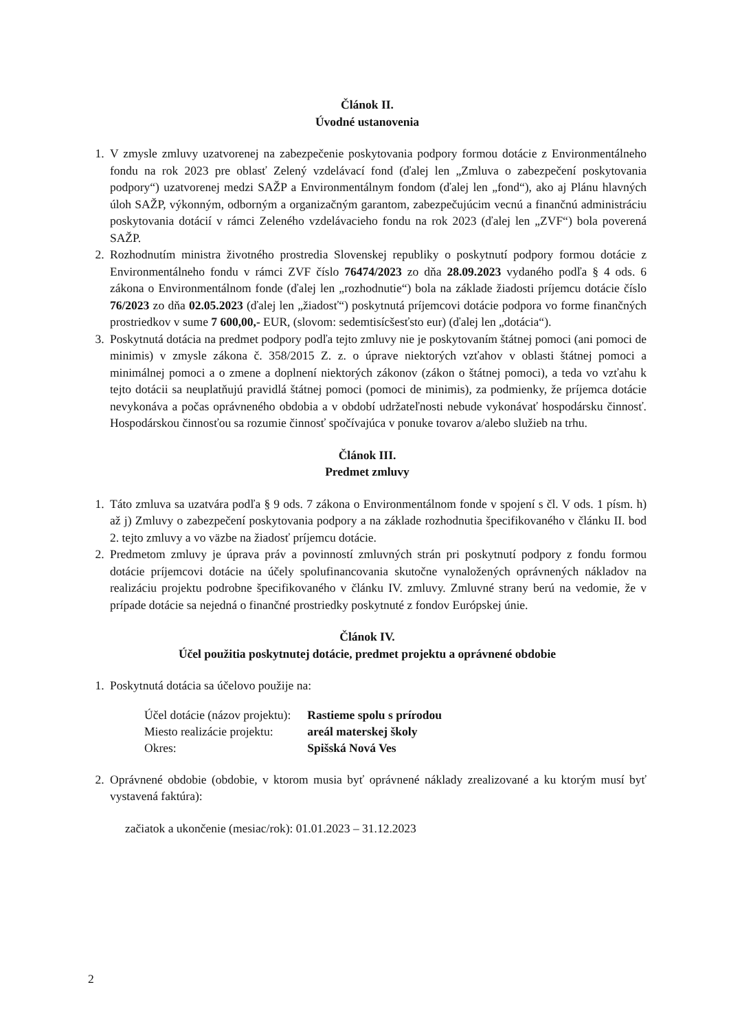Článok II.
Úvodné ustanovenia
1. V zmysle zmluvy uzatvorenej na zabezpečenie poskytovania podpory formou dotácie z Environmentálneho fondu na rok 2023 pre oblasť Zelený vzdelávací fond (ďalej len „Zmluva o zabezpečení poskytovania podpory“) uzatvorenej medzi SAŽP a Environmentálnym fondom (ďalej len „fond“), ako aj Plánu hlavných úloh SAŽP, výkonným, odborným a organizačným garantom, zabezpečujúcim vecnú a finančnú administráciu poskytovania dotácií v rámci Zeleného vzdelávacieho fondu na rok 2023 (ďalej len „ZVF“) bola poverená SAŽP.
2. Rozhodnutím ministra životného prostredia Slovenskej republiky o poskytnutí podpory formou dotácie z Environmentálneho fondu v rámci ZVF číslo 76474/2023 zo dňa 28.09.2023 vydaného podľa § 4 ods. 6 zákona o Environmentálnom fonde (ďalej len „rozhodnutie“) bola na základe žiadosti príjemcu dotácie číslo 76/2023 zo dňa 02.05.2023 (ďalej len „žiadosť“) poskytnutá príjemcovi dotácie podpora vo forme finančných prostriedkov v sume 7 600,00,- EUR, (slovom: sedemtisícšesťsto eur) (ďalej len „dotácia“).
3. Poskytnutá dotácia na predmet podpory podľa tejto zmluvy nie je poskytovaním štátnej pomoci (ani pomoci de minimis) v zmysle zákona č. 358/2015 Z. z. o úprave niektorých vzťahov v oblasti štátnej pomoci a minimálnej pomoci a o zmene a doplnení niektorých zákonov (zákon o štátnej pomoci), a teda vo vzťahu k tejto dotácii sa neuplatňujú pravidlá štátnej pomoci (pomoci de minimis), za podmienky, že príjemca dotácie nevykonáva a počas oprávneného obdobia a v období udržateľnosti nebude vykonávať hospodársku činnosť. Hospodárskou činnosťou sa rozumie činnosť spočívajúca v ponuke tovarov a/alebo služieb na trhu.
Článok III.
Predmet zmluvy
1. Táto zmluva sa uzatvára podľa § 9 ods. 7 zákona o Environmentálnom fonde v spojení s čl. V ods. 1 písm. h) až j) Zmluvy o zabezpečení poskytovania podpory a na základe rozhodnutia špecifikovaného v článku II. bod 2. tejto zmluvy a vo väzbe na žiadosť príjemcu dotácie.
2. Predmetom zmluvy je úprava práv a povinností zmluvných strán pri poskytnutí podpory z fondu formou dotácie príjemcovi dotácie na účely spolufinancovania skutočne vynaložených oprávnených nákladov na realizáciu projektu podrobne špecifikovaného v článku IV. zmluvy. Zmluvné strany berú na vedomie, že v prípade dotácie sa nejedná o finančné prostriedky poskytnuté z fondov Európskej únie.
Článok IV.
Účel použitia poskytnutej dotácie, predmet projektu a oprávnené obdobie
1. Poskytnutá dotácia sa účelovo použije na:
| Účel dotácie (názov projektu): | Rastieme spolu s prírodou |
| Miesto realizácie projektu: | areál materskej školy |
| Okres: | Spišská Nová Ves |
2. Oprávnené obdobie (obdobie, v ktorom musia byť oprávnené náklady zrealizované a ku ktorým musí byť vystavená faktúra):
začiatok a ukončenie (mesiac/rok): 01.01.2023 – 31.12.2023
2